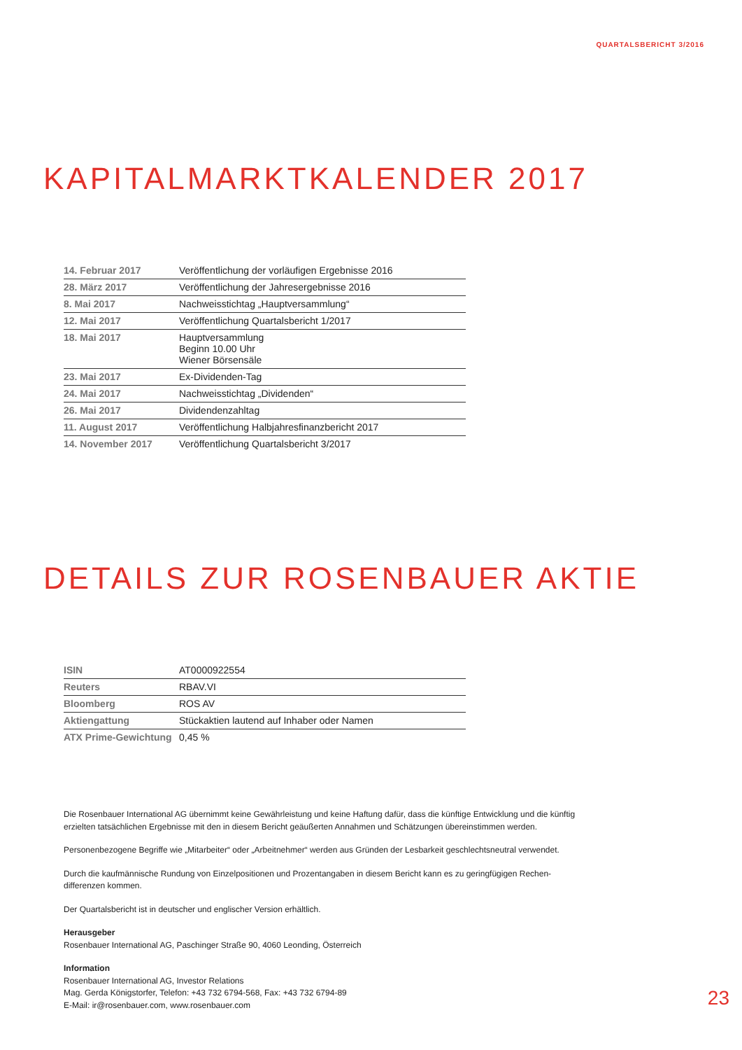QUARTALSBERICHT 3/2016
KAPITALMARKTKALENDER 2017
| 14. Februar 2017 | Veröffentlichung der vorläufigen Ergebnisse 2016 |
| 28. März 2017 | Veröffentlichung der Jahresergebnisse 2016 |
| 8. Mai 2017 | Nachweisstichtag „Hauptversammlung“ |
| 12. Mai 2017 | Veröffentlichung Quartalsbericht 1/2017 |
| 18. Mai 2017 | Hauptversammlung Beginn 10.00 Uhr Wiener Börsensäle |
| 23. Mai 2017 | Ex-Dividenden-Tag |
| 24. Mai 2017 | Nachweisstichtag „Dividenden“ |
| 26. Mai 2017 | Dividendenzahltag |
| 11. August 2017 | Veröffentlichung Halbjahresfinanzbericht 2017 |
| 14. November 2017 | Veröffentlichung Quartalsbericht 3/2017 |
DETAILS ZUR ROSENBAUER AKTIE
| ISIN | AT0000922554 |
| Reuters | RBAV.VI |
| Bloomberg | ROS AV |
| Aktiengattung | Stückaktien lautend auf Inhaber oder Namen |
| ATX Prime-Gewichtung | 0,45 % |
Die Rosenbauer International AG übernimmt keine Gewährleistung und keine Haftung dafür, dass die künftige Entwicklung und die künftig erzielten tatsächlichen Ergebnisse mit den in diesem Bericht geäußerten Annahmen und Schätzungen übereinstimmen werden.
Personenbezogene Begriffe wie „Mitarbeiter“ oder „Arbeitnehmer“ werden aus Gründen der Lesbarkeit geschlechtsneutral verwendet.
Durch die kaufmännische Rundung von Einzelpositionen und Prozentangaben in diesem Bericht kann es zu geringfügigen Rechen-
differenzen kommen.
Der Quartalsbericht ist in deutscher und englischer Version erhältlich.
Herausgeber
Rosenbauer International AG, Paschinger Straße 90, 4060 Leonding, Österreich
Information
Rosenbauer International AG, Investor Relations
Mag. Gerda Königstorfer, Telefon: +43 732 6794-568, Fax: +43 732 6794-89
E-Mail: ir@rosenbauer.com, www.rosenbauer.com
23